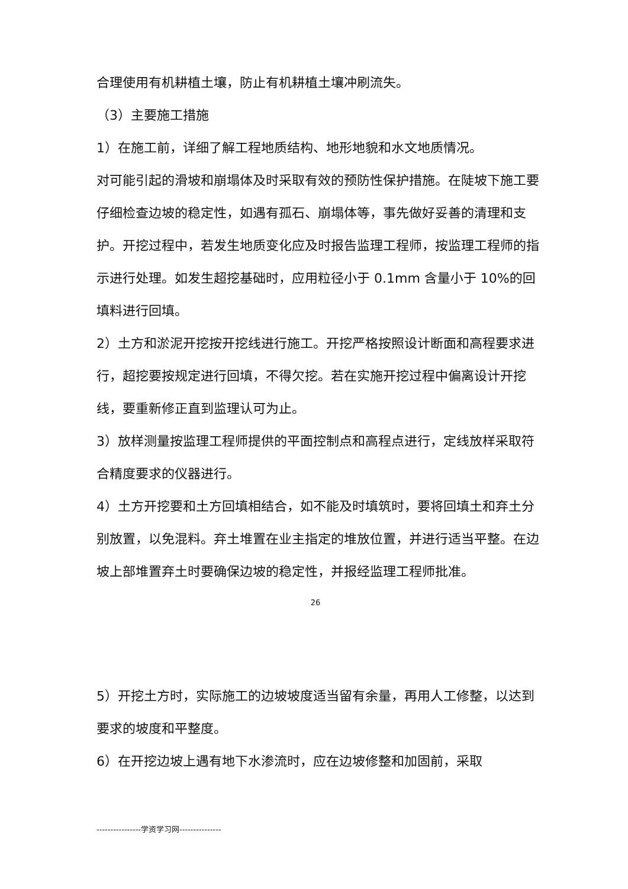合理使用有机耕植土壤，防止有机耕植土壤冲刷流失。
（3）主要施工措施
1）在施工前，详细了解工程地质结构、地形地貌和水文地质情况。
对可能引起的滑坡和崩塌体及时采取有效的预防性保护措施。在陡坡下施工要仔细检查边坡的稳定性，如遇有孤石、崩塌体等，事先做好妥善的清理和支护。开挖过程中，若发生地质变化应及时报告监理工程师，按监理工程师的指示进行处理。如发生超挖基础时，应用粒径小于 0.1mm 含量小于 10%的回填料进行回填。
2）土方和淤泥开挖按开挖线进行施工。开挖严格按照设计断面和高程要求进行，超挖要按规定进行回填，不得欠挖。若在实施开挖过程中偏离设计开挖线，要重新修正直到监理认可为止。
3）放样测量按监理工程师提供的平面控制点和高程点进行，定线放样采取符合精度要求的仪器进行。
4）土方开挖要和土方回填相结合，如不能及时填筑时，要将回填土和弃土分别放置，以免混料。弃土堆置在业主指定的堆放位置，并进行适当平整。在边坡上部堆置弃土时要确保边坡的稳定性，并报经监理工程师批准。
26
5）开挖土方时，实际施工的边坡坡度适当留有余量，再用人工修整，以达到要求的坡度和平整度。
6）在开挖边坡上遇有地下水渗流时，应在边坡修整和加固前，采取
----------------学资学习网---------------